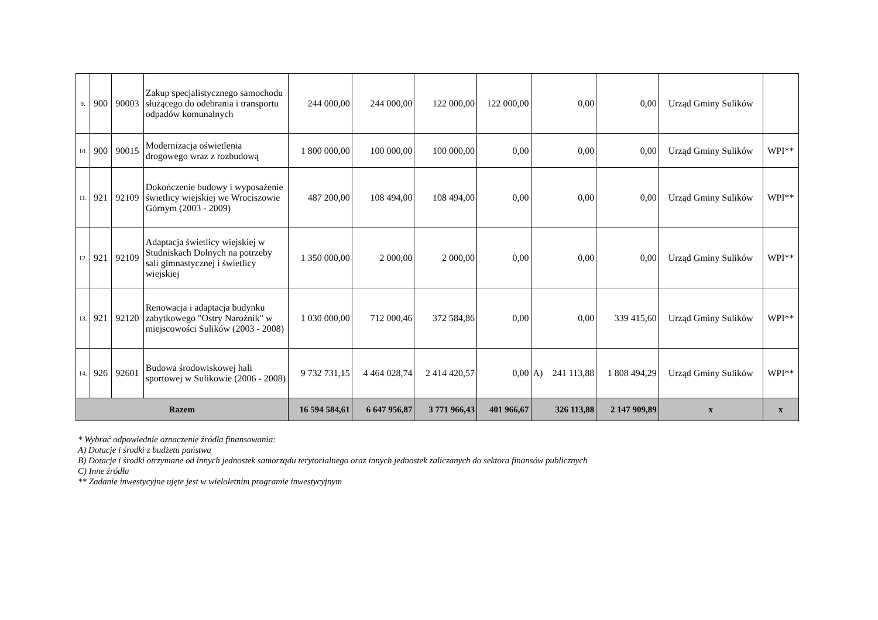| 9. | 900 | 90003 | Zakup specjalistycznego samochodu służącego do odebrania i transportu odpadów komunalnych | 244 000,00 | 244 000,00 | 122 000,00 | 122 000,00 | 0,00 | 0,00 | Urząd Gminy Sulików | |
| 10. | 900 | 90015 | Modernizacja oświetlenia drogowego wraz z rozbudową | 1 800 000,00 | 100 000,00 | 100 000,00 | 0,00 | 0,00 | 0,00 | Urząd Gminy Sulików | WPI** |
| 11. | 921 | 92109 | Dokończenie budowy i wyposażenie świetlicy wiejskiej we Wrociszowie Górnym (2003 - 2009) | 487 200,00 | 108 494,00 | 108 494,00 | 0,00 | 0,00 | 0,00 | Urząd Gminy Sulików | WPI** |
| 12. | 921 | 92109 | Adaptacja świetlicy wiejskiej w Studniskach Dolnych na potrzeby sali gimnastycznej i świetlicy wiejskiej | 1 350 000,00 | 2 000,00 | 2 000,00 | 0,00 | 0,00 | 0,00 | Urząd Gminy Sulików | WPI** |
| 13. | 921 | 92120 | Renowacja i adaptacja budynku zabytkowego "Ostry Narożnik" w miejscowości Sulików (2003 - 2008) | 1 030 000,00 | 712 000,46 | 372 584,86 | 0,00 | 0,00 | 339 415,60 | Urząd Gminy Sulików | WPI** |
| 14. | 926 | 92601 | Budowa środowiskowej hali sportowej w Sulikowie (2006 - 2008) | 9 732 731,15 | 4 464 028,74 | 2 414 420,57 | 0,00 | A) 241 113,88 | 1 808 494,29 | Urząd Gminy Sulików | WPI** |
| Razem | | | | 16 594 584,61 | 6 647 956,87 | 3 771 966,43 | 401 966,67 | 326 113,88 | 2 147 909,89 | x | x |
* Wybrać odpowiednie oznaczenie źródła finansowania:
A) Dotacje i środki z budżetu państwa
B) Dotacje i środki otrzymane od innych jednostek samorządu terytorialnego oraz innych jednostek zaliczanych do sektora finansów publicznych
C) Inne źródła
** Zadanie inwestycyjne ujęte jest w wieloletnim programie inwestycyjnym